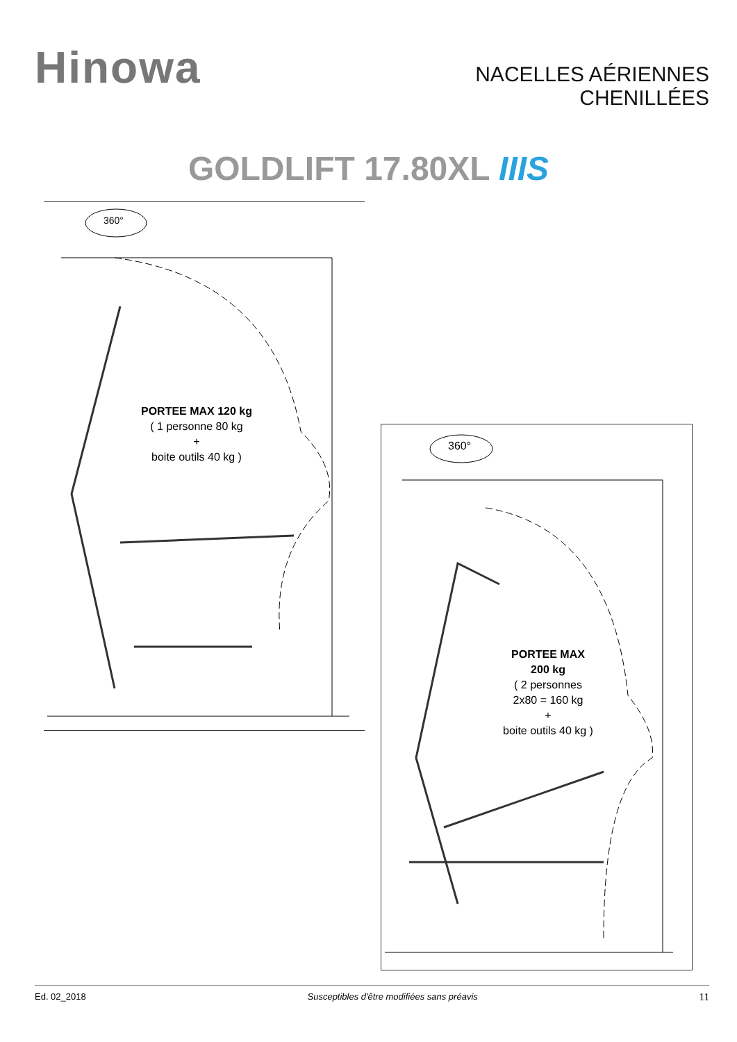Hinowa
NACELLES AÉRIENNES
CHENILLÉES
GOLDLIFT 17.80XL IIIS
360°
PORTEE MAX 120 kg
( 1 personne 80 kg
+
boite outils 40 kg )
360°
PORTEE MAX
200 kg
( 2 personnes
2x80 = 160 kg
+
boite outils 40 kg )
Ed. 02_2018 Susceptibles d'être modifiées sans préavis 11